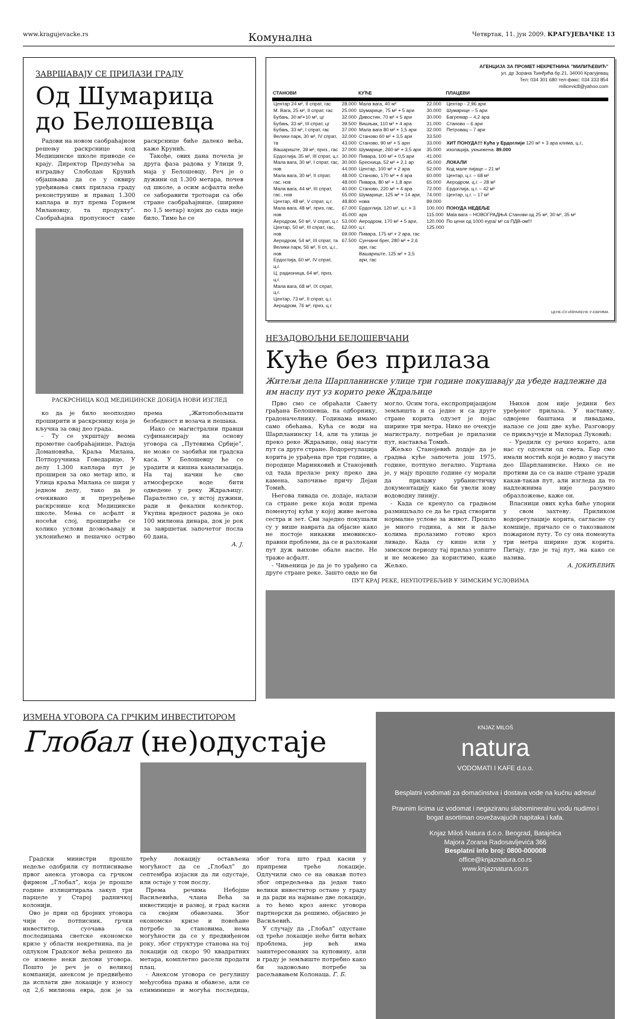www.kragujevacke.rs Комунална Четвртак, 11. јун 2009. КРАГУЈЕВАЧКЕ 13
ЗАВРШАВАЈУ СЕ ПРИЛАЗИ ГРАДУ
Од Шумарица до Белошевца
Радови на новом саобраћајном решењу раскрснице код Медицинске школе приводе се крају. Директор Предузећа за изградњу Слободан Крунић објашњава да се у оквиру уређивања свих прилаза граду реконструише и правац 1.300 каплара и пут према Горњем Милановцу, та продукту”. Саобраћајна пропусност саме раскрснице биће далеко већа, каже Крунић.
Такође, ових дана почела је друга фаза радова у Улици 9. маја у Белошевцу. Реч је о дужини од 1.300 метара, почев од школе, а осим асфалта неће се заборавити тротоари са обе стране саобраћајнице, (ширине по 1,5 метар) којих до сада није било. Тиме ће се
РАСКРСНИЦА КОД МЕДИЦИНСКЕ ДОБИЈА НОВИ ИЗГЛЕД
ко да је било неопходно проширити и раскрсницу која је кључна за овај део града.
- Ту се укрштају веома прометне саобраћајнице, Радоја Домановића, Краља Милана, Потпоручника Говедарице. У делу 1.300 каплара пут је проширен за око метар ипо, и Улица краља Милана се шири у једном делу, тако да је очекивано и преуређење раскрснице код Медицинске школе. Мења се асфалт и носећи слој, прошириће се колико услови дозвољавају и уклонићемо и пешачко острво према „Житопобољшати безбедност и возача и пешака.
Иако се магистрални правци суфинансирају на основу уговора са „Путевима Србије”, не може се заобићи ни градска каса. У Белошевцу ће се урадити и кишна канализација. На тај начин ће све атмосферске воде бити одведене у реку Ждраљицу. Паралелно се, у истој дужини, ради и фекални колектор. Укупна вредност радова је око 100 милиона динара, док је рок за завршетак започетог посла 60 дана.
А. Ј.
АГЕНЦИЈА ЗА ПРОМЕТ НЕКРЕТНИНА "МИЛИЋЕВИЋ"
ул. др Зорана Ђинђића бр.21, 34000 Крагујевац
Тел: 034 301 680 тел-факс: 034 333 854
milicevic8@yahoo.com
| СТАНОВИ | | КУЋЕ | | ПЛАЦЕВИ |
| --- | --- | --- | --- | --- |
| Центар 24 м², II спрат, гас М. Вага, 25 м², II спрат, гас Бубањ, 30 м²+10 м², цг Бубањ, 33 м², III спрат, цг Бубањ, 33 м², I спрат, гас Велики парк, 30 м², IV спрат, та Вашариште, 39 м², приз., гас Ердоглија, 35 м², III спрат, ц.г. Мала вага, 30 м², I спрат, гас, нов Мала вага, 30 м², II спрат, гас, нов Мала вага, 44 м², III спрат, гас., нов Центар, 48 м², V спрат, ц.г. Мала вага, 48 м², приз, гас, нов Аеродром, 50 м², V спрат, ц.г. Центар, 50 м², III спрат, гас, нов Аеродром, 54 м², III спрат, та Велики парк, 56 м², II сп, ц.г., нов Ердоглија, 60 м², IV спрат, ц.г. Ц. радионица, 64 м², приз, ц.г. Мала вага, 68 м², IX спрат, ц.г. Центар, 73 м², II спрат, ц.г. Аеродром, 76 м², приз, ц.г. | 28.000 25.000 32.000 39.500 37.000 32.000 43.000 37.000 30.000 30.000 44.000 48.000 48.000 40.000 55.000 48.800 67.000 45.000 53.000 62.000 69.000 67.500 | Мала вага, 40 м² Шумарице, 75 м² + 5 ари Дивостин, 70 м² + 5 ари Вишњак, 110 м² + 4 ара Мала вага 80 м² + 1,5 ари Станово 60 м² + 3,5 ари Станово, 90 м² + 5 ари Шумарице, 260 м² + 3,5 ари Пивара, 100 м² + 0,5 ари Бресница, 52 м² + 2,1 ар Центар, 100 м² + 2 ара Станово, 170 м² + 4 ара Пивара, 80 м² + 1,8 ари Станово, 220 м² + 4 ара Шумарице, 125 м² + 14 ари, нова Ердоглија, 120 м², ц.г. + 3 ара Аеродром, 170 м² + 5 ари, ц.г. Пивара, 175 м² + 2 ара, гас Сунчани брег, 280 м² + 2,6 ари, гас Вашариште, 125 м² + 3,5 ари, гас | 22.000 30.000 30.000 31.000 32.000 33.500 33.000 35.000 41.000 45.000 52.000 60.000 65.000 72.000 74.000 89.000 100.000 115.000 120.000 125.000 | Центар - 2,96 ари Шумарице – 5 ари Багремар – 4,2 ара Станово – 6 ари Петровац – 7 ари ХИТ ПОНУДА!!! Кућа у Ердоглији 120 м² + 3 ара клима, ц.г., изолација, укњижена. 89.000 ЛОКАЛИ Код мале пијаце – 21 м² Центар, ц.г. – 68 м² Аеродром, ц.г. – 28 м² Ердоглија, ц.г. – 42 м² Центар, ц.г. – 17 м² ПОНУДА НЕДЕЉЕ Mala вага – НОВОГРАДЊА Станови од 25 м², 30 м², 35 м² По цени од 1000 еура/ м² са ПДВ-ом!!! |
ЦЕНЕ-СУ-ИЗРАЖЕНЕ У-ЕВРИМА
НЕЗАДОВОЉНИ БЕЛОШЕВЧАНИ
Куће без прилаза
Житељи дела Шарпланинске улице три године покушавају да убеде надлежне да им наспу пут уз корито реке Ждраљице
Прво смо се обраћали Савету грађана Белошевца, па одборнику, градоначелнику. Годинама имамо само обећања. Кућа се води на Шарпланинску 14, али та улица је преко реке Ждраљице, онај насути пут са друге стране. Водорегулација корита је урађена пре три године, а породице Маринковић и Станојевић од тада прелазе реку преко два камена, започиње причу Дејан Томић.
Његова ливада се, додаје, налази са стране реке која води према поменутој кући у којој живе његова сестра и зет. Сви заједно покушали су у више наврата да објасне како не постоје никакви имовинско-правни проблеми, да се и разлокани пут дуж њихове обале наспе. Не траже асфалт.
- Чињеница је да је то урађено са друге стране реке. Зашто овде не би могло. Осим тога, експропријацијом земљишта и са једне и са друге стране корита одузет је појас ширине три метра. Нико не очекује магистралу, потребан је прилазни пут, наставља Томић.
Жељко Станојевић додаје да је градња куће започета још 1975. године, потпуно легално. Уцртана је, у мају прошле године су морали да прилажу урбанистичку документацију како би увели нову водоводну линију.
- Када се кренуло са градњом размишљало се да ће град створити нормалне услове за живот. Прошло је много година, а ми и даље колима пролазимо готово кроз ливаде. Када су кише или у зимском периоду тај прилаз уопште и не можемо да користимо, каже Жељко.
Њихов дом није једини без уређеног прилаза. У наставку, одвојене баштама и ливадама, налазе се још две куће. Разговору се прикључује и Милорад Луковић:
- Уредили су речно корито, али нас су одсекли од света. Бар смо имали мостић који је водио у насути део Шарпланинске. Нико се не противи да се са наше стране уради какав-такав пут, али изгледа да то надлежнима није разумно образложење, каже он.
Власници ових кућа биће упорни у свом захтеву. Приликом водорегулације корита, сагласне су комшије, причало се о такозваном пожарном путу. То су она поменута три метра ширине дуж корита. Питају, где је тај пут, ма како се назива.
А. ЈОКИЋЕВИЋ
ПУТ КРАЈ РЕКЕ, НЕУПОТРЕБЉИВ У ЗИМСКИМ УСЛОВИМА
ИЗМЕНА УГОВОРА СА ГРЧКИМ ИНВЕСТИТОРОМ
Глобал (не)одустаје
Градски министри прошле недеље одобрили су потписивање првог анекса уговора са грчком фирмом „Глобал”, која је прошле године излицитирала закуп три парцеле у Старој радничкој колонији.
Ово је први од бројних уговора чији се потписник, грчки инвеститор, суочава са последицама светске економске кризе у области некретнина, па је одлуком Градског већа решено да се измене неки делови уговора. Пошто је реч је о великој компанији, анексом је предвиђено да исплати две локације у износу од 2,6 милиона евра, док је за трећу локацију остављена могућност да се „Глобал” до септембра изјасни да ли одустаје, или остаје у том послу.
Према речима Небојше Васиљевића, члана Већа за инвестиције и развој, и град касни са својим обавезама. Због економске кризе и повећане потребе за становима, нема могућности да се у предвиђеном року, због структуре станова на тој локацији од скоро 90 квадратних метара, комплетно расели продати плац.
- Анексом уговора се регулишу међусобна права и обавезе, али се елиминише и могућа последица, због тога што град касни у припреми треће локације. Одлучили смо се на овакав потез због опредељења да један тако велики инвеститор остане у граду и да ради на најмање две локације, а то ћемо кроз анекс уговора партнерски да решимо, објаснио је Васиљевић.
У случају да „Глобал” одустане од треће локације неће бити већих проблема, јер већ има заинтересованих за куповину, али и граду је земљиште потребно како би задовољио потребе за расељавањем Колонаца. Г. Б.
KNJAZ MILOŠ
natura
VODOMATI I KAFE d.o.o.
Besplatni vodomati za domaćinstva i dostava vode na kućnu adresu!
Pravnim licima uz vodomat i negaziranu slabomineralnu vodu nudimo i bogat asortiman osvežavajućih napitaka i kafa.
Knjaz Miloš Natura d.o.o. Beograd, Batajnica
Majora Zorana Radosavljevića 366
Besplatni info broj: 0800-000008
office@knjaznatura.co.rs
www.knjaznatura.co.rs